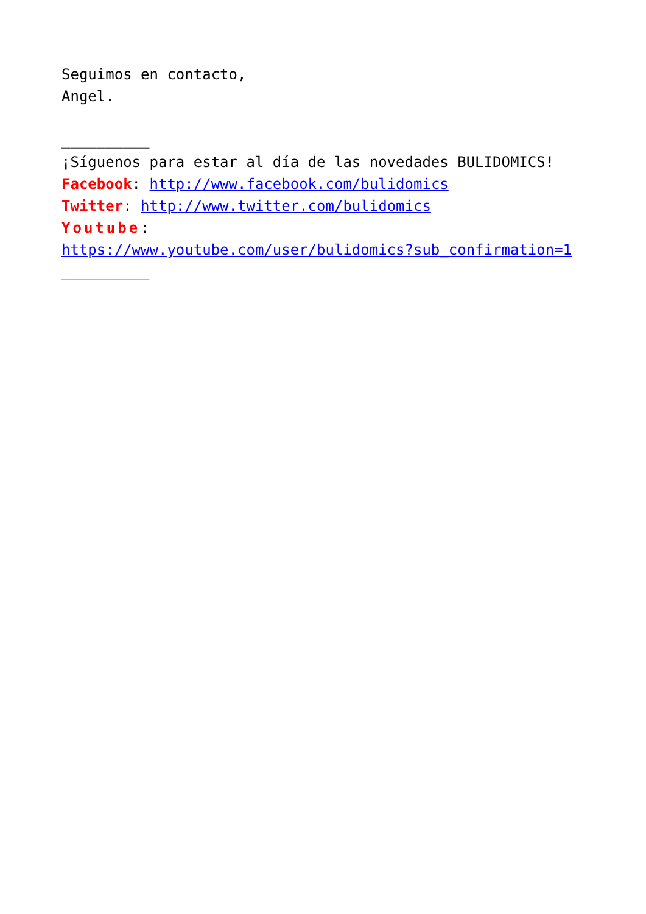Seguimos en contacto,
Angel.
__________
¡Síguenos para estar al día de las novedades BULIDOMICS!
Facebook: http://www.facebook.com/bulidomics
Twitter: http://www.twitter.com/bulidomics
Youtube:
https://www.youtube.com/user/bulidomics?sub_confirmation=1
__________